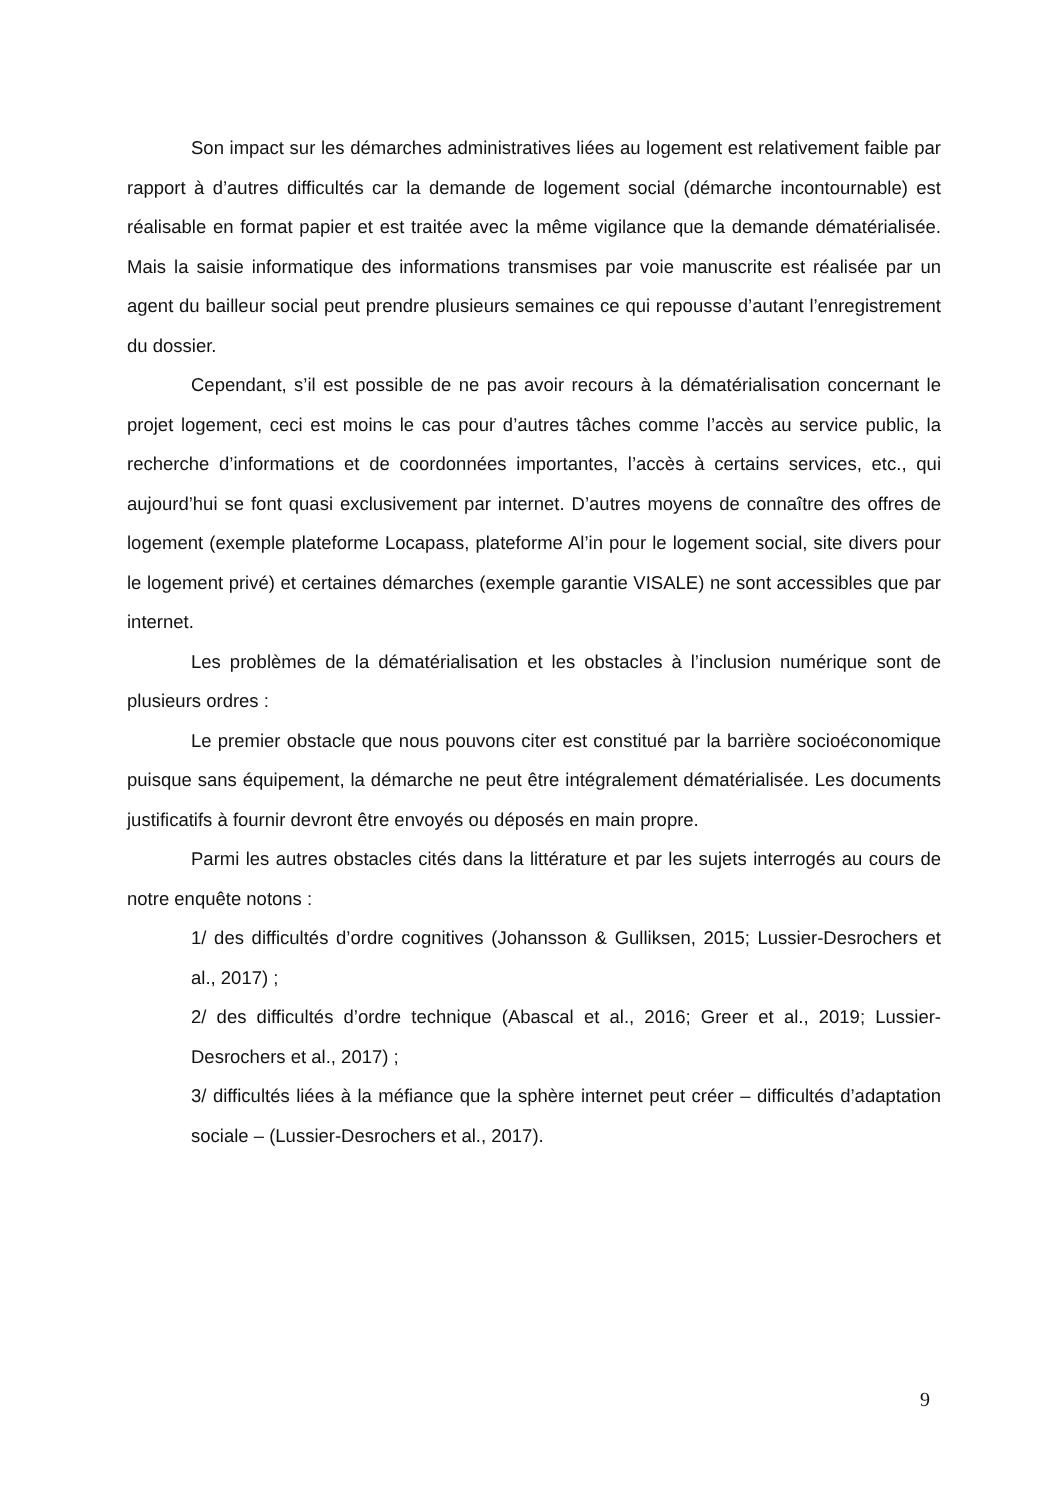Son impact sur les démarches administratives liées au logement est relativement faible par rapport à d’autres difficultés car la demande de logement social (démarche incontournable) est réalisable en format papier et est traitée avec la même vigilance que la demande dématérialisée. Mais la saisie informatique des informations transmises par voie manuscrite est réalisée par un agent du bailleur social peut prendre plusieurs semaines ce qui repousse d’autant l’enregistrement du dossier.
Cependant, s’il est possible de ne pas avoir recours à la dématérialisation concernant le projet logement, ceci est moins le cas pour d’autres tâches comme l’accès au service public, la recherche d’informations et de coordonnées importantes, l’accès à certains services, etc., qui aujourd’hui se font quasi exclusivement par internet. D’autres moyens de connaître des offres de logement (exemple plateforme Locapass, plateforme Al’in pour le logement social, site divers pour le logement privé) et certaines démarches (exemple garantie VISALE) ne sont accessibles que par internet.
Les problèmes de la dématérialisation et les obstacles à l’inclusion numérique sont de plusieurs ordres :
Le premier obstacle que nous pouvons citer est constitué par la barrière socioéconomique puisque sans équipement, la démarche ne peut être intégralement dématérialisée. Les documents justificatifs à fournir devront être envoyés ou déposés en main propre.
Parmi les autres obstacles cités dans la littérature et par les sujets interrogés au cours de notre enquête notons :
1/ des difficultés d’ordre cognitives (Johansson & Gulliksen, 2015; Lussier-Desrochers et al., 2017) ;
2/ des difficultés d’ordre technique (Abascal et al., 2016; Greer et al., 2019; Lussier-Desrochers et al., 2017) ;
3/ difficultés liées à la méfiance que la sphère internet peut créer – difficultés d’adaptation sociale – (Lussier-Desrochers et al., 2017).
9